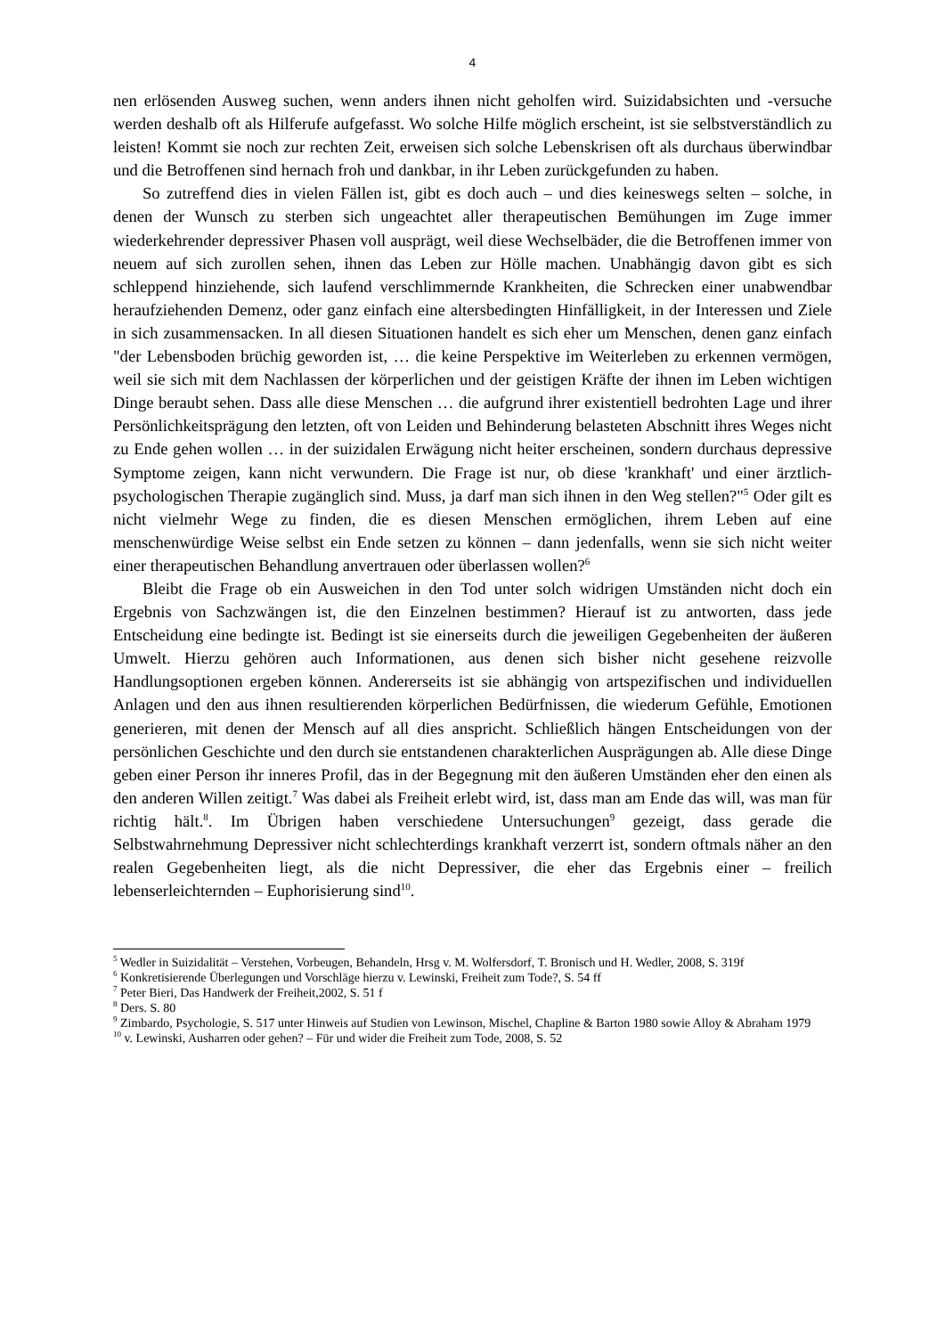4
nen erlösenden Ausweg suchen, wenn anders ihnen nicht geholfen wird. Suizidabsichten und -versuche werden deshalb oft als Hilferufe aufgefasst. Wo solche Hilfe möglich erscheint, ist sie selbstverständlich zu leisten! Kommt sie noch zur rechten Zeit, erweisen sich solche Lebenskrisen oft als durchaus überwindbar und die Betroffenen sind hernach froh und dankbar, in ihr Leben zurückgefunden zu haben.
So zutreffend dies in vielen Fällen ist, gibt es doch auch – und dies keineswegs selten – solche, in denen der Wunsch zu sterben sich ungeachtet aller therapeutischen Bemühungen im Zuge immer wiederkehrender depressiver Phasen voll ausprägt, weil diese Wechselbäder, die die Betroffenen immer von neuem auf sich zurollen sehen, ihnen das Leben zur Hölle machen. Unabhängig davon gibt es sich schleppend hinziehende, sich laufend verschlimmernde Krankheiten, die Schrecken einer unabwendbar heraufziehenden Demenz, oder ganz einfach eine altersbedingten Hinfälligkeit, in der Interessen und Ziele in sich zusammensacken. In all diesen Situationen handelt es sich eher um Menschen, denen ganz einfach "der Lebensboden brüchig geworden ist, … die keine Perspektive im Weiterleben zu erkennen vermögen, weil sie sich mit dem Nachlassen der körperlichen und der geistigen Kräfte der ihnen im Leben wichtigen Dinge beraubt sehen. Dass alle diese Menschen … die aufgrund ihrer existentiell bedrohten Lage und ihrer Persönlichkeitsprägung den letzten, oft von Leiden und Behinderung belasteten Abschnitt ihres Weges nicht zu Ende gehen wollen … in der suizidalen Erwägung nicht heiter erscheinen, sondern durchaus depressive Symptome zeigen, kann nicht verwundern. Die Frage ist nur, ob diese 'krankhaft' und einer ärztlich-psychologischen Therapie zugänglich sind. Muss, ja darf man sich ihnen in den Weg stellen?"<sup>5</sup> Oder gilt es nicht vielmehr Wege zu finden, die es diesen Menschen ermöglichen, ihrem Leben auf eine menschenwürdige Weise selbst ein Ende setzen zu können – dann jedenfalls, wenn sie sich nicht weiter einer therapeutischen Behandlung anvertrauen oder überlassen wollen?<sup>6</sup>
Bleibt die Frage ob ein Ausweichen in den Tod unter solch widrigen Umständen nicht doch ein Ergebnis von Sachzwängen ist, die den Einzelnen bestimmen? Hierauf ist zu antworten, dass jede Entscheidung eine bedingte ist. Bedingt ist sie einerseits durch die jeweiligen Gegebenheiten der äußeren Umwelt. Hierzu gehören auch Informationen, aus denen sich bisher nicht gesehene reizvolle Handlungsoptionen ergeben können. Andererseits ist sie abhängig von artspezifischen und individuellen Anlagen und den aus ihnen resultierenden körperlichen Bedürfnissen, die wiederum Gefühle, Emotionen generieren, mit denen der Mensch auf all dies anspricht. Schließlich hängen Entscheidungen von der persönlichen Geschichte und den durch sie entstandenen charakterlichen Ausprägungen ab. Alle diese Dinge geben einer Person ihr inneres Profil, das in der Begegnung mit den äußeren Umständen eher den einen als den anderen Willen zeitigt.<sup>7</sup> Was dabei als Freiheit erlebt wird, ist, dass man am Ende das will, was man für richtig hält.<sup>8</sup>. Im Übrigen haben verschiedene Untersuchungen<sup>9</sup> gezeigt, dass gerade die Selbstwahrnehmung Depressiver nicht schlechterdings krankhaft verzerrt ist, sondern oftmals näher an den realen Gegebenheiten liegt, als die nicht Depressiver, die eher das Ergebnis einer – freilich lebenserleichternden – Euphorisierung sind<sup>10</sup>.
<sup>5</sup> Wedler in Suizidalität – Verstehen, Vorbeugen, Behandeln, Hrsg v. M. Wolfersdorf, T. Bronisch und H. Wedler, 2008, S. 319f
<sup>6</sup> Konkretisierende Überlegungen und Vorschläge hierzu v. Lewinski, Freiheit zum Tode?, S. 54 ff
<sup>7</sup> Peter Bieri, Das Handwerk der Freiheit,2002, S. 51 f
<sup>8</sup> Ders. S. 80
<sup>9</sup> Zimbardo, Psychologie, S. 517 unter Hinweis auf Studien von Lewinson, Mischel, Chapline & Barton 1980 sowie Alloy & Abraham 1979
<sup>10</sup> v. Lewinski, Ausharren oder gehen? – Für und wider die Freiheit zum Tode, 2008, S. 52